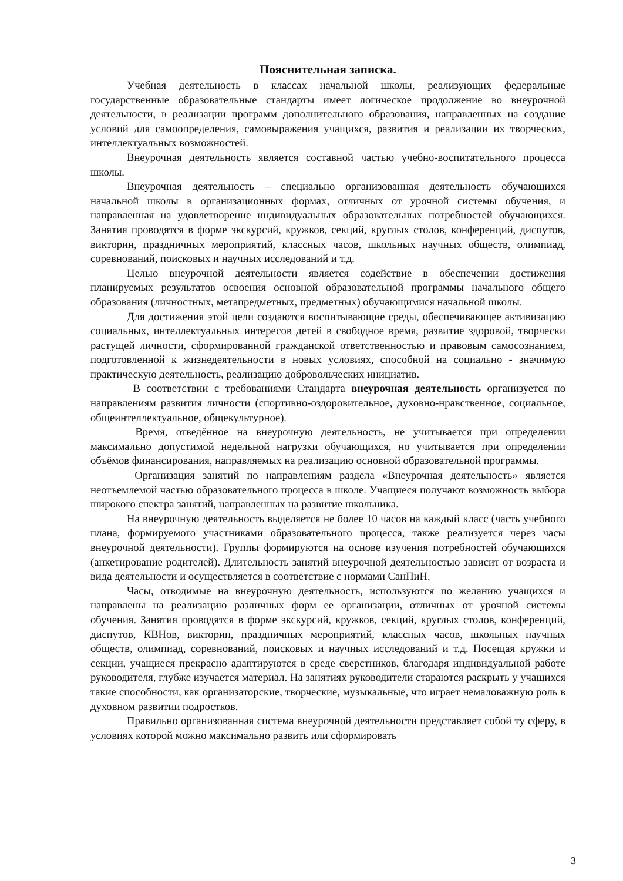Пояснительная записка.
Учебная деятельность в классах начальной школы, реализующих федеральные государственные образовательные стандарты имеет логическое продолжение во внеурочной деятельности, в реализации программ дополнительного образования, направленных на создание условий для самоопределения, самовыражения учащихся, развития и реализации их творческих, интеллектуальных возможностей.
Внеурочная деятельность является составной частью учебно-воспитательного процесса школы.
Внеурочная деятельность – специально организованная деятельность обучающихся начальной школы в организационных формах, отличных от урочной системы обучения, и направленная на удовлетворение индивидуальных образовательных потребностей обучающихся. Занятия проводятся в форме экскурсий, кружков, секций, круглых столов, конференций, диспутов, викторин, праздничных мероприятий, классных часов, школьных научных обществ, олимпиад, соревнований, поисковых и научных исследований и т.д.
Целью внеурочной деятельности является содействие в обеспечении достижения планируемых результатов освоения основной образовательной программы начального общего образования (личностных, метапредметных, предметных) обучающимися начальной школы.
Для достижения этой цели создаются воспитывающие среды, обеспечивающее активизацию социальных, интеллектуальных интересов детей в свободное время, развитие здоровой, творчески растущей личности, сформированной гражданской ответственностью и правовым самосознанием, подготовленной к жизнедеятельности в новых условиях, способной на социально - значимую практическую деятельность, реализацию добровольческих инициатив.
В соответствии с требованиями Стандарта внеурочная деятельность организуется по направлениям развития личности (спортивно-оздоровительное, духовно-нравственное, социальное, общеинтеллектуальное, общекультурное).
Время, отведённое на внеурочную деятельность, не учитывается при определении максимально допустимой недельной нагрузки обучающихся, но учитывается при определении объёмов финансирования, направляемых на реализацию основной образовательной программы.
Организация занятий по направлениям раздела «Внеурочная деятельность» является неотъемлемой частью образовательного процесса в школе. Учащиеся получают возможность выбора широкого спектра занятий, направленных на развитие школьника.
На внеурочную деятельность выделяется не более 10 часов на каждый класс (часть учебного плана, формируемого участниками образовательного процесса, также реализуется через часы внеурочной деятельности). Группы формируются на основе изучения потребностей обучающихся (анкетирование родителей). Длительность занятий внеурочной деятельностью зависит от возраста и вида деятельности и осуществляется в соответствие с нормами СанПиН.
Часы, отводимые на внеурочную деятельность, используются по желанию учащихся и направлены на реализацию различных форм ее организации, отличных от урочной системы обучения. Занятия проводятся в форме экскурсий, кружков, секций, круглых столов, конференций, диспутов, КВНов, викторин, праздничных мероприятий, классных часов, школьных научных обществ, олимпиад, соревнований, поисковых и научных исследований и т.д. Посещая кружки и секции, учащиеся прекрасно адаптируются в среде сверстников, благодаря индивидуальной работе руководителя, глубже изучается материал. На занятиях руководители стараются раскрыть у учащихся такие способности, как организаторские, творческие, музыкальные, что играет немаловажную роль в духовном развитии подростков.
Правильно организованная система внеурочной деятельности представляет собой ту сферу, в условиях которой можно максимально развить или сформировать
3